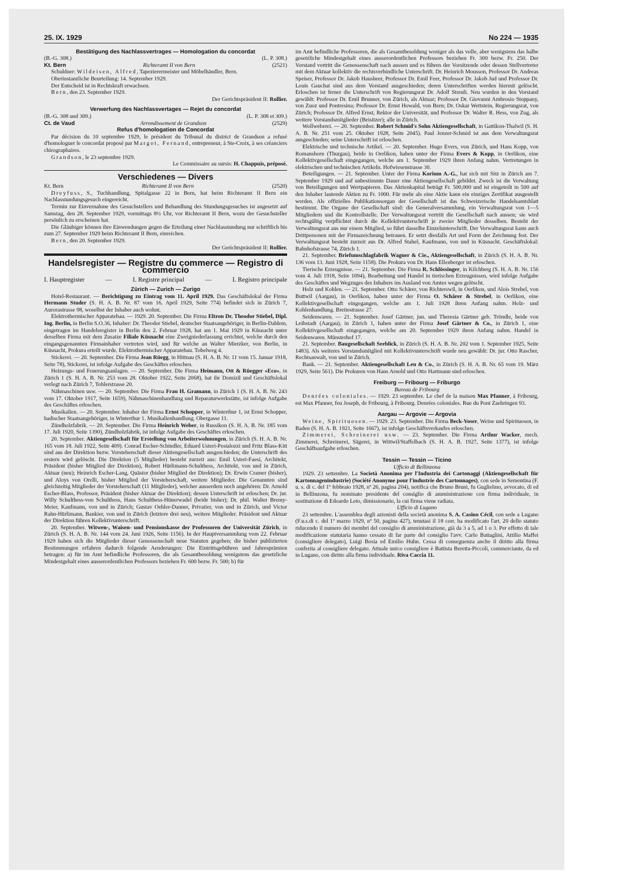25. IX. 1929 No 224 — 1935
Bestätigung des Nachlassvertrages — Homologation du concordat
(B.-G. 308.) (L. P. 308.)
Kt. Bern Richteramt II von Bern (2521)
Schuldner: Wildeisen, Alfred, Tapezierermeister und Möbelhändler, Bern.
Oberinstanzliche Beurteilung: 14. September 1929.
Der Entscheid ist in Rechtskraft erwachsen.
Bern, den 23. September 1929.
Der Gerichtspräsident II: Rollier.
Verwerfung des Nachlassvertages — Rejet du concordat
(B.-G. 308 und 309.) (L. P. 308 et 309.)
Ct. de Vaud Arrondissement de Grandson (2529)
Refus d'homologation de Concordat
Par décision du 10 septembre 1929, le président du Tribunal du district de Grandson a refusé d'homologuer le concordat proposé par Margot, Fernand, entrepreneur, à Ste-Croix, à ses créanciers chirographaires.
Grandson, le 23 septembre 1929.
Le Commissaire au sursis: H. Chappuis, préposé.
Verschiedenes — Divers
Kt. Bern Richteramt II von Bern (2520)
Dreyfuss, S., Tuchhandlung, Spitalgasse 22 in Bern, hat beim Richteramt II Bern ein Nachlasstundungsgesuch eingereicht.
Termin zur Einvernahme des Gesuchstellers und Behandlung des Stundungsgesuches ist angesetzt auf Samstag, den 28. September 1929, vormittags 8½ Uhr, vor Richteramt II Bern, wozu der Gesuchsteller persönlich zu erscheinen hat.
Die Gläubiger können ihre Einwendungen gegen die Erteilung einer Nachlasstundung nur schriftlich bis zum 27. September 1929 beim Richteramt II Bern, einreichen.
Bern, den 20. September 1929.
Der Gerichtspräsident II: Rollier.
Handelsregister — Registre du commerce — Registro di commercio
I. Hauptregister — I. Registre principal — I. Registro principale
Zürich — Zurich — Zurigo
Hotel-Restaurant. — Berichtigung zu Eintrag vom 11. April 1929. Das Geschäftslokal der Firma Hermann Studer (S. H. A. B. Nr. 87 vom 16. April 1929, Seite 774) befindet sich in Zürich 7, Aurorastrasse 98, woselbst der Inhaber auch wohnt.
Elektrothermischer Apparatebau. — 1929. 20. September. Die Firma Eltron Dr. Theodor Stiebel, Dipl. Ing. Berlin, in Berlin S.O.36, Inhaber: Dr. Theodor Stiebel, deutscher Staatsangehöriger, in Berlin-Dahlem, eingetragen im Handelsregister in Berlin den 2. Februar 1928, hat am 1. Mai 1929 in Küsnacht unter derselben Firma mit dem Zusatze Filiale Küsnacht eine Zweigniederlassung errichtet, welche durch den eingangsgenannten Firmainhaber vertreten wird, und für welche an Walter Mietzker, von Berlin, in Küsnacht, Prokura erteilt wurde. Elektrothermischer Apparatebau. Tobelweg 4.
Stickerei. — 20. September. Die Firma Jean Rüegg, in Hittnau (S. H. A. B. Nr. 11 vom 15. Januar 1918, Seite 78), Stickerei, ist infolge Aufgabe des Geschäftes erloschen.
Heizungs- und Feuerungsanlagen. — 20. September. Die Firma Heimann, Ott & Rüegger «Eco», in Zürich 1 (S. H. A. B. Nr. 253 vom 28. Oktober 1922, Seite 2068), hat ihr Domizil und Geschäftslokal verlegt nach Zürich 7, Toblerstrasse 20.
Nähmaschinen usw. — 20. September. Die Firma Frau H. Gramann, in Zürich 1 (S. H. A. B. Nr. 243 vom 17. Oktober 1917, Seite 1659), Nähmaschinenhandlung und Reparaturwerkstätte, ist infolge Aufgabe des Geschäftes erloschen.
Musikalien. — 20. September. Inhaber der Firma Ernst Schopper, in Winterthur 1, ist Ernst Schopper, badischer Staatsangehöriger, in Winterthur 1. Musikalienhandlung. Obergasse 11.
Zündholzfabrik. — 20. September. Die Firma Heinrich Weber, in Russikon (S. H. A. B. Nr. 185 vom 17. Juli 1920, Seite 1390), Zündholzfabrik, ist infolge Aufgabe des Geschäftes erloschen.
20. September. Aktiengesellschaft für Erstellung von Arbeiterwohnungen, in Zürich (S. H. A. B. Nr. 165 vom 18. Juli 1922, Seite 409). Conrad Escher-Schindler, Eduard Usteri-Pestalozzi und Fritz Blass-Kitt sind aus der Direktion bezw. Vorsteherschaft dieser Aktiengesellschaft ausgeschieden; die Unterschrift des erstern wird gelöscht. Die Direktion (5 Mitglieder) besteht zurzeit aus: Emil Usteri-Faesi, Architekt, Präsident (bisher Mitglied der Direktion), Robert Hürlimann-Schulthess, Architekt, von und in Zürich, Aktuar (neu); Heinrich Escher-Lang, Quästor (bisher Mitglied der Direktion); Dr. Erwin Cramer (bisher), und Aloys von Orelli, bisher Mitglied der Vorsteherschaft, weitere Mitglieder. Die Genannten sind gleichzeitig Mitglieder der Vorsteherschaft (11 Mitglieder), welcher ausserdem noch angehören: Dr. Arnold Escher-Blass, Professor, Präsident (bisher Aktuar der Direktion); dessen Unterschrift ist erloschen; Dr. jur. Willy Schulthess-von Schulthess, Hans Schulthess-Hünerwadel (beide bisher); Dr. phil. Walter Bremy-Meier, Kaufmann, von und in Zürich; Gustav Oehler-Danner, Privatier, von und in Zürich, und Victor Rahn-Hürlimann, Bankier, von und in Zürich (letztere drei neu), weitere Mitglieder. Präsident und Aktuar der Direktion führen Kollektivunterschrift.
20. September. Witwen-, Waisen- und Pensionskasse der Professoren der Universität Zürich, in Zürich (S. H. A. B. Nr. 144 vom 24. Juni 1926, Seite 1156). In der Hauptversammlung vom 22. Februar 1929 haben sich die Mitglieder dieser Genossenschaft neue Statuten gegeben; die bisher publizierten Bestimmungen erfahren dadurch folgende Aenderungen: Die Eintrittsgebühren und Jahresprämien betragen: a) für im Amt befindliche Professoren, die als Gesamtbesoldung wenigstens das gesetzliche Mindestgehalt eines ausserordentlichen Professors beziehen Fr. 600 bezw. Fr. 500; b) für
im Amt befindliche Professoren, die als Gesamtbesoldung weniger als das volle, aber wenigstens das halbe gesetzliche Mindestgehalt eines ausserordentlichen Professors beziehen Fr. 300 bezw. Fr. 250. Der Vorstand vertritt die Genossenschaft nach aussen und es führen der Vorsitzende oder dessen Stellvertreter mit dem Aktuar kollektiv die rechtsverbindliche Unterschrift. Dr. Heinrich Mousson, Professor Dr. Andreas Speiser, Professor Dr. Jakob Hausheer, Professor Dr. Emil Feer, Professor Dr. Jakob Jud und Professor Dr. Louis Gauchat sind aus dem Vorstand ausgeschieden; deren Unterschriften werden hiermit gelöscht. Erloschen ist ferner die Unterschrift von Regierungsrat Dr. Adolf Streuli. Neu wurden in den Vorstand gewählt: Professor Dr. Emil Brunner, von Zürich, als Aktuar; Professor Dr. Giovanni Ambrosio Stoppany, von Zuoz und Pontresina; Professor Dr. Ernst Howald, von Bern; Dr. Oskar Wettstein, Regierungsrat, von Zürich; Professor Dr. Alfred Ernst, Rektor der Universität, und Professor Dr. Walter R. Hess, von Zug, als weitere Vorstandsmitglieder (Beisitzer); alle in Zürich.
Wollweberei. — 20. September. Robert Schmid's Sohn Aktiengesellschaft, in Gattikon-Thalwil (S. H. A. B. Nr. 251 vom 25. Oktober 1928, Seite 2045). Paul Jenzer-Schmid ist aus dem Verwaltungsrat ausgeschieden; seine Unterschrift ist erloschen.
Elektrische und technische Artikel. — 20. September. Hugo Evers, von Zürich, und Hans Kopp, von Romanshorn (Thurgau), beide in Oerlikon, haben unter der Firma Evers & Kopp, in Oerlikon, eine Kollektivgesellschaft eingegangen, welche am 1. September 1929 ihren Anfang nahm. Vertretungen in elektrischen und technischen Artikeln. Hofwiesenstrasse 30.
Beteiligungen. — 21. September. Unter der Firma Korium A.-G., hat sich mit Sitz in Zürich am 7. September 1929 und auf unbestimmte Dauer eine Aktiengesellschaft gebildet. Zweck ist die Verwaltung von Beteiligungen und Wertpapieren. Das Aktienkapital beträgt Fr. 500,000 und ist eingeteilt in 500 auf den Inhaber lautende Aktien zu Fr. 1000. Für mehr als eine Aktie kann ein einziges Zertifikat ausgestellt werden. Als offizielles Publikationsorgan der Gesellschaft ist das Schweizerische Handelsamtsblatt bestimmt. Die Organe der Gesellschaft sind: die Generalversammlung, ein Verwaltungsrat von 1—5 Mitgliedern und die Kontrollstelle. Der Verwaltungsrat vertritt die Gesellschaft nach aussen; sie wird rechtsgültig verpflichtet durch die Kollektivunterschrift je zweier Mitglieder desselben. Besteht der Verwaltungsrat aus nur einem Mitglied, so führt dasselbe Einzelunterschrift. Der Verwaltungsrat kann auch Drittpersonen mit der Firmazeichnung betrauen. Er setzt diesfalls Art und Form der Zeichnung fest. Der Verwaltungsrat besteht zurzeit aus Dr. Alfred Stahel, Kaufmann, von und in Küsnacht. Geschäftslokal: Bahnhofstrasse 74, Zürich 1.
21. September. Briefumschlagfabrik Wagner & Cie., Aktiengesellschaft, in Zürich (S. H. A. B. Nr. 136 vom 13. Juni 1928, Seite 1158). Die Prokura von Dr. Hans Ellenberger ist erloschen.
Tierische Erzeugnisse. — 21. September. Die Firma R. Schlössinger, in Kilchberg (S. H. A. B. Nr. 156 vom 4. Juli 1918, Seite 1094), Bearbeitung und Handel in tierischen Erzeugnissen, wird infolge Aufgabe des Geschäftes und Wegzuges des Inhabers ins Ausland von Amtes wegen gelöscht.
Holz und Kohlen. — 21. September. Otto Schärer, von Richterswil, in Oerlikon, und Alois Strebel, von Buttwil (Aargau), in Oerlikon, haben unter der Firma O. Schärer & Strebel, in Oerlikon, eine Kollektivgesellschaft eingegangen, welche am 1. Juli 1928 ihren Anfang nahm. Holz- und Kohlenhandlung. Breitestrasse 27.
Seidenwaren. — 21. September. Josef Gärtner, jun. und Theresia Gärtner geb. Tröndle, beide von Leibstadt (Aargau), in Zürich 1, haben unter der Firma Josef Gärtner & Co., in Zürich 1, eine Kollektivgesellschaft eingegangen, welche am 20. September 1929 ihren Anfang nahm. Handel in Seidenwaren. Münsterhof 17.
21. September. Baugesellschaft Seeblick, in Zürich (S. H. A. B. Nr. 202 vom 1. September 1925, Seite 1483). Als weiteres Vorstandsmitglied mit Kollektivunterschrift wurde neu gewählt: Dr. jur. Otto Rascher, Rechtsanwalt, von und in Zürich.
Bank. — 21. September. Aktiengesellschaft Leu & Co., in Zürich (S. H. A. B. Nr. 65 vom 19. März 1929, Seite 561). Die Prokuren von Hans Arnold und Otto Hartmann sind erloschen.
Freiburg — Fribourg — Friburgo
Bureau de Fribourg
Denrées coloniales. — 1929. 23 septembre. Le chef de la maison Max Pfanner, à Fribourg, est Max Pfanner, feu Joseph, de Fribourg, à Fribourg. Denrées coloniales. Rue du Pont Zaehringen 93.
Aargau — Argovie — Argovia
Weine, Spirituosen. — 1929. 23. September. Die Firma Beck-Voser, Weine und Spirituosen, in Baden (S. H. A. B. 1921, Seite 1667), ist infolge Geschäftsverkaufes erloschen.
Zimmerei, Schreinerei usw. — 23. September. Die Firma Arthur Wacker, mech. Zimmerei, Schreinerei, Sägerei, in Wittwil/Staffelbach (S. H. A. B. 1927, Seite 1377), ist infolge Geschäftsaufgabe erloschen.
Tessin — Tessin — Ticino
Ufficio di Bellinzona
1929. 23 settembre. La Società Anonima per l'Industria dei Cartonaggi (Aktiengesellschaft für Kartonnagenindustrie) (Société Anonyme pour l'industrie des Cartonnages), con sede in Sementina (F. u. s. di c. del 1º febbraio 1928, nº 26, pagina 204), notifica che Bruno Bruni, fu Guglielmo, avvocato, di ed in Bellinzona, fu nominato presidente del consiglio di amministrazione con firma individuale, in sostituzione di Edoardo Leto, dimissionario, la cui firma viene radiata.
Ufficio di Lugano
23 settembre. L'assemblea degli azionisti della società anonima S. A. Casino Cécil, con sede a Lugano (F.u.s.di c. del 1º marzo 1929, nº 50, pagina 427), tenutasi il 18 corr. ha modificato l'art. 20 dello statuto riducendo il numero dei membri del consiglio di amministrazione, già da 3 a 5, ad 1 o 3. Per effetto di tale modificazione statutaria hanno cessato di far parte del consiglio l'avv. Carlo Battaglini, Attilio Maffei (consigliere delegato), Luigi Bosia ed Emilio Huhn. Cessa di conseguenza anche il diritto alla firma conferita al consigliere delegato. Attuale unico consigliere è Battista Beretta-Piccoli, commerciante, da ed in Lugano, con diritto alla firma individuale. Riva Caccia 11.